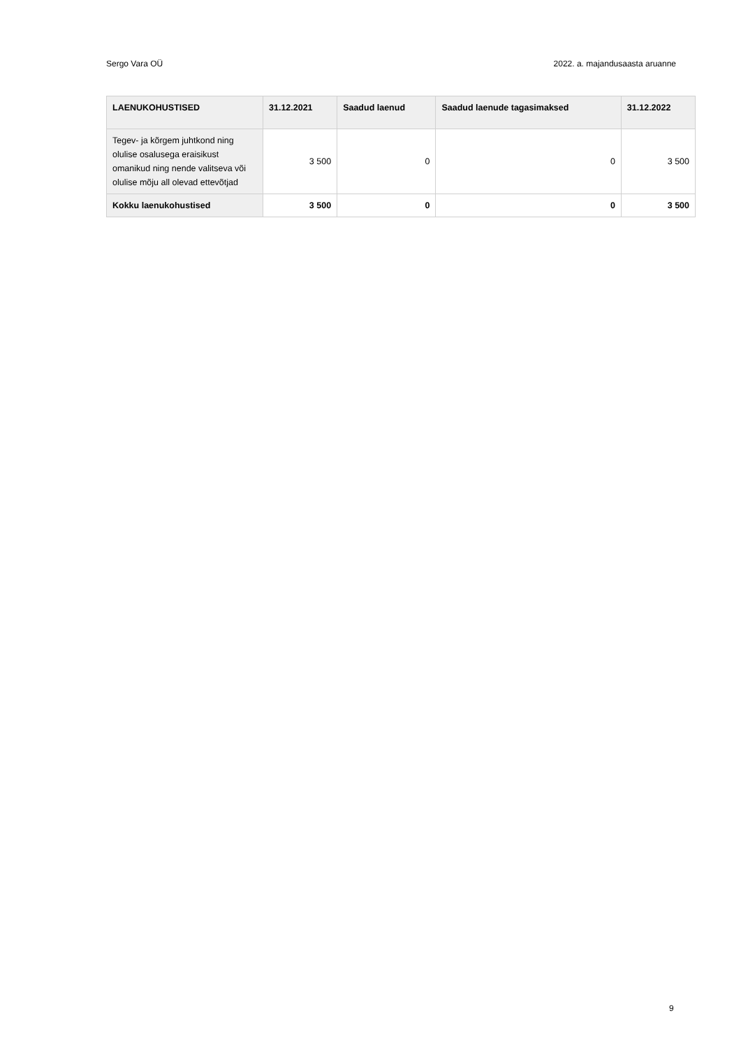Sergo Vara OÜ 2022. a. majandusaasta aruanne
| LAENUKOHUSTISED | 31.12.2021 | Saadud laenud | Saadud laenude tagasimaksed | 31.12.2022 |
| --- | --- | --- | --- | --- |
| Tegev- ja kõrgem juhtkond ning olulise osalusega eraisikust omanikud ning nende valitseva või olulise mõju all olevad ettevõtjad | 3 500 | 0 | 0 | 3 500 |
| Kokku laenukohustised | 3 500 | 0 | 0 | 3 500 |
9